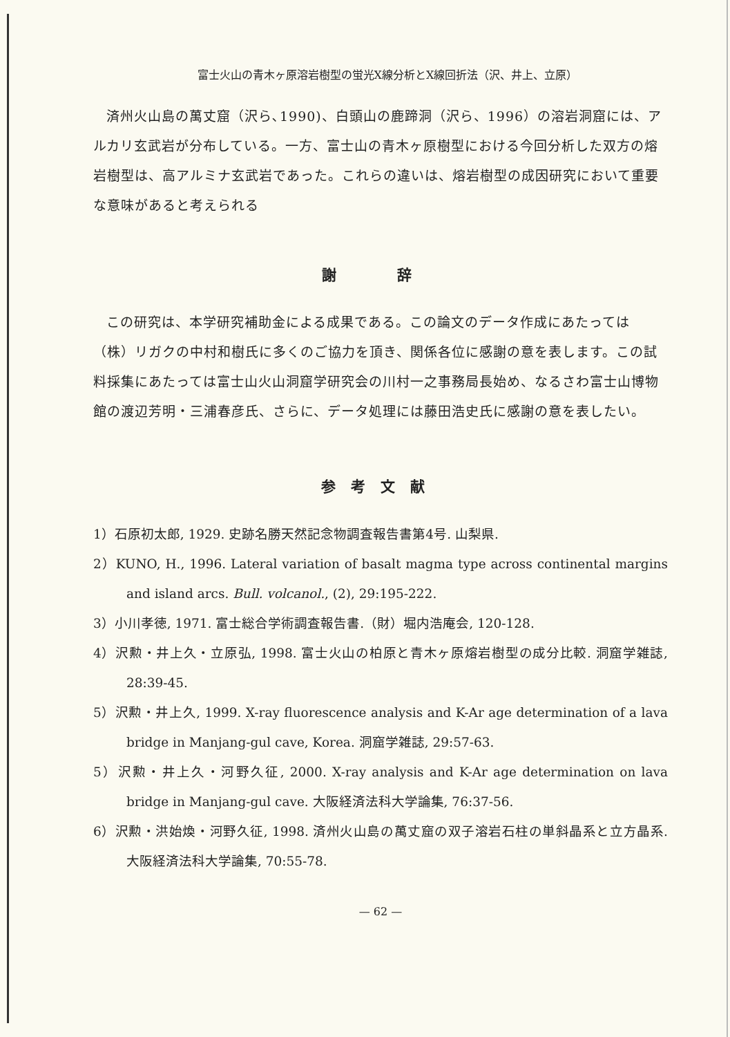富士火山の青木ヶ原溶岩樹型の蛍光X線分析とX線回折法（沢、井上、立原）
済州火山島の萬丈窟（沢ら､1990)、白頭山の鹿蹄洞（沢ら、1996）の溶岩洞窟には、アルカリ玄武岩が分布している。一方、富士山の青木ヶ原樹型における今回分析した双方の熔岩樹型は、高アルミナ玄武岩であった。これらの違いは、熔岩樹型の成因研究において重要な意味があると考えられる
謝 辞
この研究は、本学研究補助金による成果である。この論文のデータ作成にあたっては（株）リガクの中村和樹氏に多くのご協力を頂き、関係各位に感謝の意を表します。この試料採集にあたっては富士山火山洞窟学研究会の川村一之事務局長始め、なるさわ富士山博物館の渡辺芳明・三浦春彦氏、さらに、データ処理には藤田浩史氏に感謝の意を表したい。
参考文献
1）石原初太郎, 1929. 史跡名勝天然記念物調査報告書第4号. 山梨県.
2）KUNO, H., 1996. Lateral variation of basalt magma type across continental margins and island arcs. Bull. volcanol., (2), 29:195-222.
3）小川孝徳, 1971. 富士総合学術調査報告書.（財）堀内浩庵会, 120-128.
4）沢勲・井上久・立原弘, 1998. 富士火山の柏原と青木ヶ原熔岩樹型の成分比較. 洞窟学雑誌, 28:39-45.
5）沢勲・井上久, 1999. X-ray fluorescence analysis and K-Ar age determination of a lava bridge in Manjang-gul cave, Korea. 洞窟学雑誌, 29:57-63.
5）沢勲・井上久・河野久征, 2000. X-ray analysis and K-Ar age determination on lava bridge in Manjang-gul cave. 大阪経済法科大学論集, 76:37-56.
6）沢勲・洪始煥・河野久征, 1998. 済州火山島の萬丈窟の双子溶岩石柱の単斜晶系と立方晶系. 大阪経済法科大学論集, 70:55-78.
— 62 —